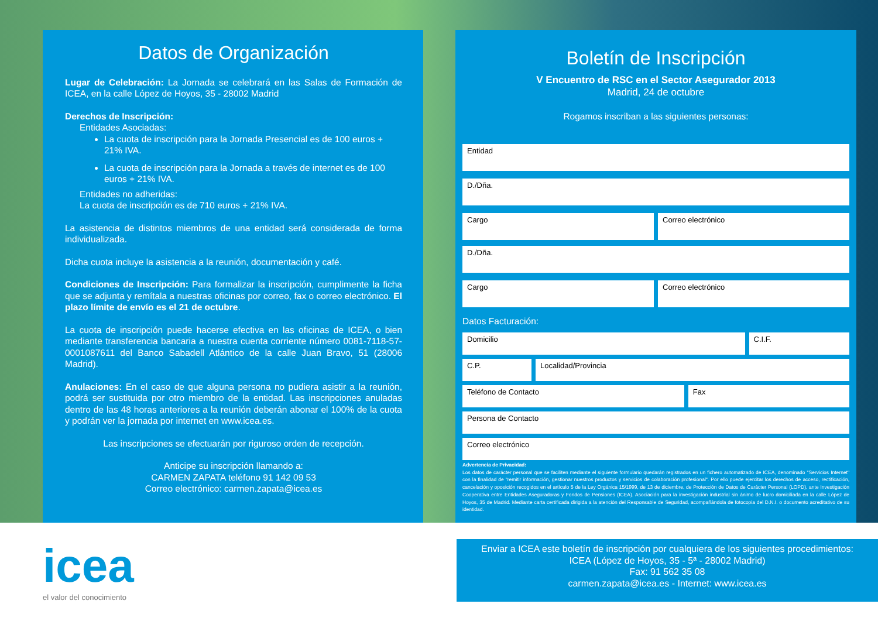Datos de Organización
Lugar de Celebración: La Jornada se celebrará en las Salas de Formación de ICEA, en la calle López de Hoyos, 35 - 28002 Madrid
Derechos de Inscripción:
Entidades Asociadas:
La cuota de inscripción para la Jornada Presencial es de 100 euros + 21% IVA.
La cuota de inscripción para la Jornada a través de internet es de 100 euros + 21% IVA.
Entidades no adheridas:
La cuota de inscripción es de 710 euros + 21% IVA.
La asistencia de distintos miembros de una entidad será considerada de forma individualizada.
Dicha cuota incluye la asistencia a la reunión, documentación y café.
Condiciones de Inscripción: Para formalizar la inscripción, cumplimente la ficha que se adjunta y remítala a nuestras oficinas por correo, fax o correo electrónico. El plazo límite de envío es el 21 de octubre.
La cuota de inscripción puede hacerse efectiva en las oficinas de ICEA, o bien mediante transferencia bancaria a nuestra cuenta corriente número 0081-7118-57-0001087611 del Banco Sabadell Atlántico de la calle Juan Bravo, 51 (28006 Madrid).
Anulaciones: En el caso de que alguna persona no pudiera asistir a la reunión, podrá ser sustituida por otro miembro de la entidad. Las inscripciones anuladas dentro de las 48 horas anteriores a la reunión deberán abonar el 100% de la cuota y podrán ver la jornada por internet en www.icea.es.
Las inscripciones se efectuarán por riguroso orden de recepción.
Anticipe su inscripción llamando a:
CARMEN ZAPATA teléfono 91 142 09 53
Correo electrónico: carmen.zapata@icea.es
Boletín de Inscripción
V Encuentro de RSC en el Sector Asegurador 2013
Madrid, 24 de octubre
Rogamos inscriban a las siguientes personas:
Entidad
D./Dña.
Cargo Correo electrónico
D./Dña.
Cargo Correo electrónico
Datos Facturación:
Domicilio C.I.F.
C.P. Localidad/Provincia
Teléfono de Contacto Fax
Persona de Contacto
Correo electrónico
Advertencia de Privacidad:
Los datos de carácter personal que se faciliten mediante el siguiente formulario quedarán registrados en un fichero automatizado de ICEA, denominado "Servicios Internet" con la finalidad de "remitir información, gestionar nuestros productos y servicios de colaboración profesional". Por ello puede ejercitar los derechos de acceso, rectificación, cancelación y oposición recogidos en el artículo 5 de la Ley Orgánica 15/1999, de 13 de diciembre, de Protección de Datos de Carácter Personal (LOPD), ante Investigación Cooperativa entre Entidades Aseguradoras y Fondos de Pensiones (ICEA). Asociación para la investigación industrial sin ánimo de lucro domiciliada en la calle López de Hoyos, 35 de Madrid. Mediante carta certificada dirigida a la atención del Responsable de Seguridad, acompañándola de fotocopia del D.N.I. o documento acreditativo de su identidad.
icea
el valor del conocimiento
Enviar a ICEA este boletín de inscripción por cualquiera de los siguientes procedimientos:
ICEA (López de Hoyos, 35 - 5ª - 28002 Madrid)
Fax: 91 562 35 08
carmen.zapata@icea.es - Internet: www.icea.es